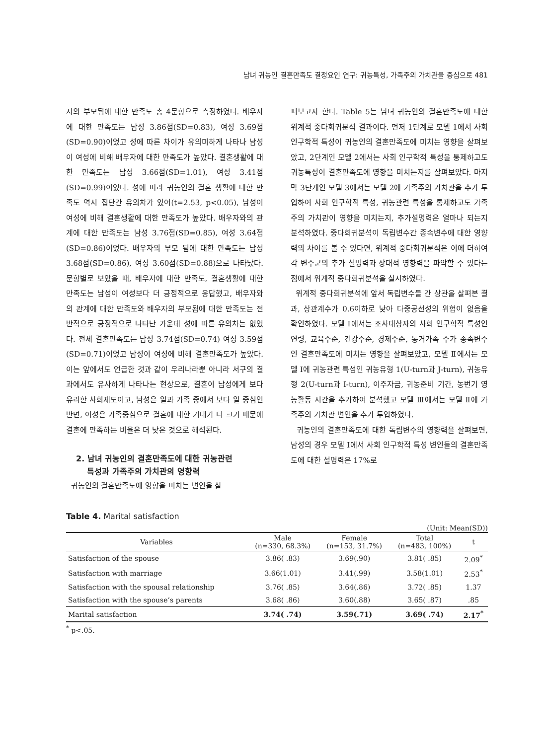남녀 귀농인 결혼만족도 결정요인 연구: 귀농특성, 가족주의 가치관을 중심으로 481
자의 부모됨에 대한 만족도 총 4문항으로 측정하였다. 배우자에 대한 만족도는 남성 3.86점(SD=0.83), 여성 3.69점(SD=0.90)이었고 성에 따른 차이가 유의미하게 나타나 남성이 여성에 비해 배우자에 대한 만족도가 높았다. 결혼생활에 대한 만족도는 남성 3.66점(SD=1.01), 여성 3.41점(SD=0.99)이었다. 성에 따라 귀농인의 결혼 생활에 대한 만족도 역시 집단간 유의차가 있어(t=2.53, p<0.05), 남성이 여성에 비해 결혼생활에 대한 만족도가 높았다. 배우자와의 관계에 대한 만족도는 남성 3.76점(SD=0.85), 여성 3.64점(SD=0.86)이었다. 배우자의 부모 됨에 대한 만족도는 남성 3.68점(SD=0.86), 여성 3.60점(SD=0.88)으로 나타났다. 문항별로 보았을 때, 배우자에 대한 만족도, 결혼생활에 대한 만족도는 남성이 여성보다 더 긍정적으로 응답했고, 배우자와의 관계에 대한 만족도와 배우자의 부모됨에 대한 만족도는 전반적으로 긍정적으로 나타난 가운데 성에 따른 유의차는 없었다. 전체 결혼만족도는 남성 3.74점(SD=0.74) 여성 3.59점(SD=0.71)이었고 남성이 여성에 비해 결혼만족도가 높았다. 이는 앞에서도 언급한 것과 같이 우리나라뿐 아니라 서구의 결과에서도 유사하게 나타나는 현상으로, 결혼이 남성에게 보다 유리한 사회제도이고, 남성은 일과 가족 중에서 보다 일 중심인 반면, 여성은 가족중심으로 결혼에 대한 기대가 더 크기 때문에 결혼에 만족하는 비율은 더 낮은 것으로 해석된다.
2. 남녀 귀농인의 결혼만족도에 대한 귀농관련
특성과 가족주의 가치관의 영향력
귀농인의 결혼만족도에 영향을 미치는 변인을 살
펴보고자 한다. Table 5는 남녀 귀농인의 결혼만족도에 대한 위계적 중다회귀분석 결과이다. 먼저 1단계로 모델 1에서 사회 인구학적 특성이 귀농인의 결혼만족도에 미치는 영향을 살펴보았고, 2단계인 모델 2에서는 사회 인구학적 특성을 통제하고도 귀농특성이 결혼만족도에 영향을 미치는지를 살펴보았다. 마지막 3단계인 모델 3에서는 모델 2에 가족주의 가치관을 추가 투입하여 사회 인구학적 특성, 귀농관련 특성을 통제하고도 가족주의 가치관이 영향을 미치는지, 추가설명력은 얼마나 되는지 분석하였다. 중다회귀분석이 독립변수간 종속변수에 대한 영향력의 차이를 볼 수 있다면, 위계적 중다회귀분석은 이에 더하여 각 변수군의 추가 설명력과 상대적 영향력을 파악할 수 있다는 점에서 위계적 중다회귀분석을 실시하였다.
위계적 중다회귀분석에 앞서 독립변수들 간 상관을 살펴본 결과, 상관계수가 0.6이하로 낮아 다중공선성의 위험이 없음을 확인하였다. 모델 Ⅰ에서는 조사대상자의 사회 인구학적 특성인 연령, 교육수준, 건강수준, 경제수준, 동거가족 수가 종속변수인 결혼만족도에 미치는 영향을 살펴보았고, 모델 Ⅱ에서는 모델 Ⅰ에 귀농관련 특성인 귀농유형 1(U-turn과 J-turn), 귀농유형 2(U-turn과 I-turn), 이주자금, 귀농준비 기간, 농번기 영농활동 시간을 추가하여 분석했고 모델 Ⅲ에서는 모델 Ⅱ에 가족주의 가치관 변인을 추가 투입하였다.
귀농인의 결혼만족도에 대한 독립변수의 영향력을 살펴보면, 남성의 경우 모델 Ⅰ에서 사회 인구학적 특성 변인들의 결혼만족도에 대한 설명력은 17%로
Table 4. Marital satisfaction
(Unit: Mean(SD))
| Variables | Male (n=330, 68.3%) | Female (n=153, 31.7%) | Total (n=483, 100%) | t |
| --- | --- | --- | --- | --- |
| Satisfaction of the spouse | 3.86( .83) | 3.69(.90) | 3.81( .85) | 2.09<sup>*</sup> |
| Satisfaction with marriage | 3.66(1.01) | 3.41(.99) | 3.58(1.01) | 2.53<sup>*</sup> |
| Satisfaction with the spousal relationship | 3.76( .85) | 3.64(.86) | 3.72( .85) | 1.37 |
| Satisfaction with the spouse’s parents | 3.68( .86) | 3.60(.88) | 3.65( .87) | .85 |
| Marital satisfaction | 3.74( .74) | 3.59(.71) | 3.69( .74) | 2.17<sup>*</sup> |
<sup>*</sup> p<.05.